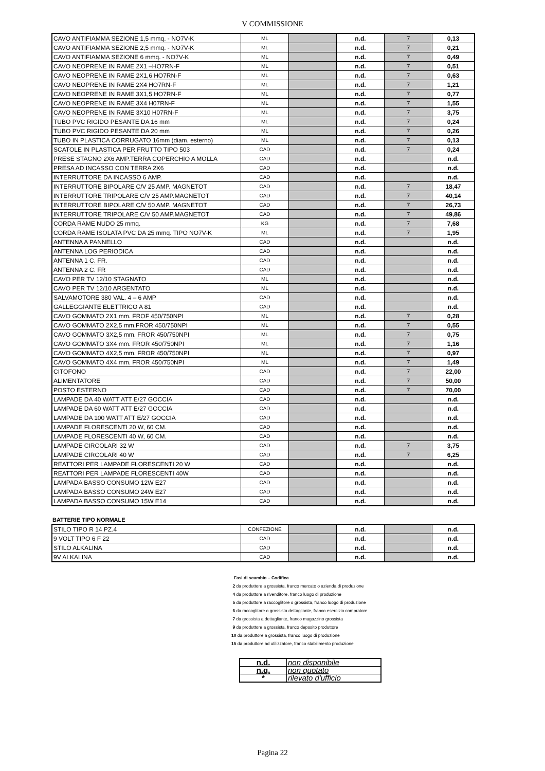V COMMISSIONE
| CAVO ANTIFIAMMA SEZIONE 1,5 mmq. - NO7V-K | ML | | n.d. | 7 | 0,13 |
| CAVO ANTIFIAMMA SEZIONE 2,5 mmq. - NO7V-K | ML | | n.d. | 7 | 0,21 |
| CAVO ANTIFIAMMA SEZIONE 6 mmq. - NO7V-K | ML | | n.d. | 7 | 0,49 |
| CAVO NEOPRENE IN RAME 2X1 –HO7RN-F | ML | | n.d. | 7 | 0,51 |
| CAVO NEOPRENE IN RAME 2X1,6 HO7RN-F | ML | | n.d. | 7 | 0,63 |
| CAVO NEOPRENE IN RAME 2X4 HO7RN-F | ML | | n.d. | 7 | 1,21 |
| CAVO NEOPRENE IN RAME 3X1,5 HO7RN-F | ML | | n.d. | 7 | 0,77 |
| CAVO NEOPRENE IN RAME 3X4 H07RN-F | ML | | n.d. | 7 | 1,55 |
| CAVO NEOPRENE IN RAME 3X10 H07RN-F | ML | | n.d. | 7 | 3,75 |
| TUBO PVC RIGIDO PESANTE DA 16 mm | ML | | n.d. | 7 | 0,24 |
| TUBO PVC RIGIDO PESANTE DA 20 mm | ML | | n.d. | 7 | 0,26 |
| TUBO IN PLASTICA CORRUGATO 16mm (diam. esterno) | ML | | n.d. | 7 | 0,13 |
| SCATOLE IN PLASTICA PER FRUTTO TIPO 503 | CAD | | n.d. | 7 | 0,24 |
| PRESE STAGNO 2X6 AMP.TERRA COPERCHIO A MOLLA | CAD | | n.d. | | n.d. |
| PRESA AD INCASSO CON TERRA 2X6 | CAD | | n.d. | | n.d. |
| INTERRUTTORE DA INCASSO 6 AMP. | CAD | | n.d. | | n.d. |
| INTERRUTTORE BIPOLARE C/V 25 AMP. MAGNETOT | CAD | | n.d. | 7 | 18,47 |
| INTERRUTTORE TRIPOLARE C/V 25 AMP.MAGNETOT | CAD | | n.d. | 7 | 40,14 |
| INTERRUTTORE BIPOLARE C/V 50 AMP. MAGNETOT | CAD | | n.d. | 7 | 26,73 |
| INTERRUTTORE TRIPOLARE C/V 50 AMP.MAGNETOT | CAD | | n.d. | 7 | 49,86 |
| CORDA RAME NUDO 25 mmq. | KG | | n.d. | 7 | 7,68 |
| CORDA RAME ISOLATA PVC DA 25 mmq. TIPO NO7V-K | ML | | n.d. | 7 | 1,95 |
| ANTENNA A PANNELLO | CAD | | n.d. | | n.d. |
| ANTENNA LOG PERIODICA | CAD | | n.d. | | n.d. |
| ANTENNA 1 C. FR. | CAD | | n.d. | | n.d. |
| ANTENNA 2 C. FR | CAD | | n.d. | | n.d. |
| CAVO PER TV 12/10 STAGNATO | ML | | n.d. | | n.d. |
| CAVO PER TV 12/10 ARGENTATO | ML | | n.d. | | n.d. |
| SALVAMOTORE 380 VAL. 4 – 6 AMP | CAD | | n.d. | | n.d. |
| GALLEGGIANTE ELETTRICO A 81 | CAD | | n.d. | | n.d. |
| CAVO GOMMATO 2X1 mm. FROF 450/750NPI | ML | | n.d. | 7 | 0,28 |
| CAVO GOMMATO 2X2,5 mm.FROR 450/750NPI | ML | | n.d. | 7 | 0,55 |
| CAVO GOMMATO 3X2,5 mm. FROR 450/750NPI | ML | | n.d. | 7 | 0,75 |
| CAVO GOMMATO 3X4 mm. FROR 450/750NPI | ML | | n.d. | 7 | 1,16 |
| CAVO GOMMATO 4X2,5 mm. FROR 450/750NPI | ML | | n.d. | 7 | 0,97 |
| CAVO GOMMATO 4X4 mm. FROR 450/750NPI | ML | | n.d. | 7 | 1,49 |
| CITOFONO | CAD | | n.d. | 7 | 22,00 |
| ALIMENTATORE | CAD | | n.d. | 7 | 50,00 |
| POSTO ESTERNO | CAD | | n.d. | 7 | 70,00 |
| LAMPADE DA 40 WATT ATT E/27 GOCCIA | CAD | | n.d. | | n.d. |
| LAMPADE DA 60 WATT ATT E/27 GOCCIA | CAD | | n.d. | | n.d. |
| LAMPADE DA 100 WATT ATT E/27 GOCCIA | CAD | | n.d. | | n.d. |
| LAMPADE FLORESCENTI 20 W, 60 CM. | CAD | | n.d. | | n.d. |
| LAMPADE FLORESCENTI 40 W, 60 CM. | CAD | | n.d. | | n.d. |
| LAMPADE CIRCOLARI 32 W | CAD | | n.d. | 7 | 3,75 |
| LAMPADE CIRCOLARI 40 W | CAD | | n.d. | 7 | 6,25 |
| REATTORI PER LAMPADE FLORESCENTI 20 W | CAD | | n.d. | | n.d. |
| REATTORI PER LAMPADE FLORESCENTI 40W | CAD | | n.d. | | n.d. |
| LAMPADA BASSO CONSUMO 12W E27 | CAD | | n.d. | | n.d. |
| LAMPADA BASSO CONSUMO 24W E27 | CAD | | n.d. | | n.d. |
| LAMPADA BASSO CONSUMO 15W E14 | CAD | | n.d. | | n.d. |
BATTERIE TIPO NORMALE
| STILO TIPO R 14 PZ.4 | CONFEZIONE | | n.d. | | n.d. |
| 9 VOLT TIPO 6 F 22 | CAD | | n.d. | | n.d. |
| STILO ALKALINA | CAD | | n.d. | | n.d. |
| 9V ALKALINA | CAD | | n.d. | | n.d. |
Fasi di scambio – Codifica
2 da produttore a grossista, franco mercato o azienda di produzione
4 da produttore a rivenditore, franco luogo di produzione
5 da produttore a raccoglitore o grossista, franco luogo di produzione
6 da raccoglitore o grossista dettagliante, franco esercizio compratore
7 da grossista a dettagliante, franco magazzino grossista
9 da produttore a grossista, franco deposito produttore
10 da produttore a grossista, franco luogo di produzione
15 da produttore ad utilizzatore, franco stabilimento produzione
| n.d. | non disponibile |
| n.q. | non quotato |
| * | rilevato d'ufficio |
Pagina 22